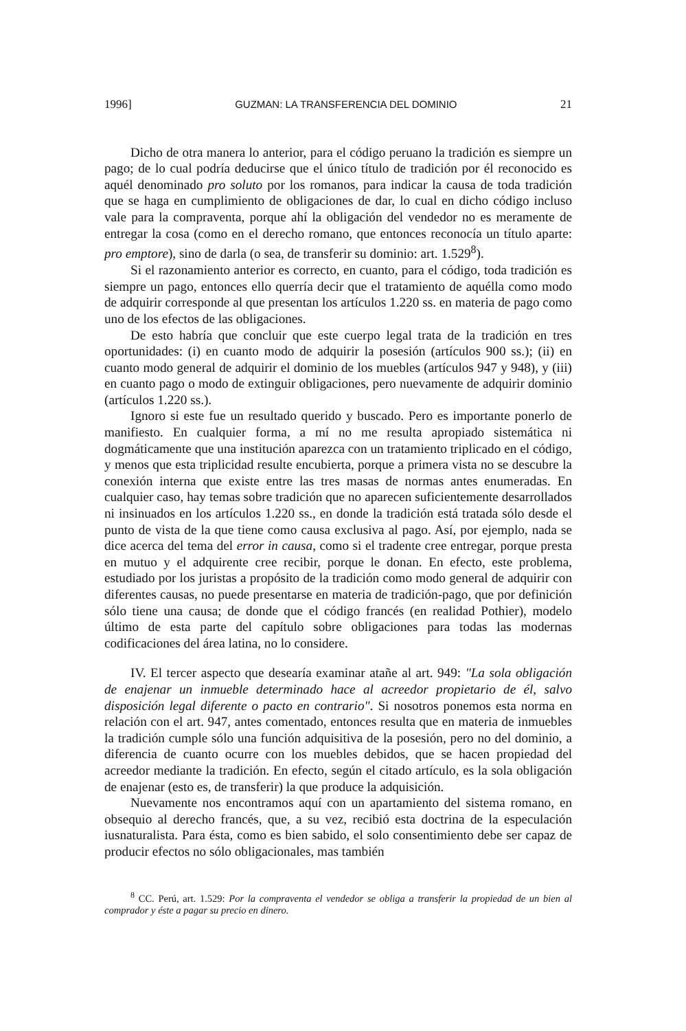1996] GUZMAN: LA TRANSFERENCIA DEL DOMINIO 21
Dicho de otra manera lo anterior, para el código peruano la tradición es siempre un pago; de lo cual podría deducirse que el único título de tradición por él reconocido es aquél denominado pro soluto por los romanos, para indicar la causa de toda tradición que se haga en cumplimiento de obligaciones de dar, lo cual en dicho código incluso vale para la compraventa, porque ahí la obligación del vendedor no es meramente de entregar la cosa (como en el derecho romano, que entonces reconocía un título aparte: pro emptore), sino de darla (o sea, de transferir su dominio: art. 1.529<sup>8</sup>).
Si el razonamiento anterior es correcto, en cuanto, para el código, toda tradición es siempre un pago, entonces ello querría decir que el tratamiento de aquélla como modo de adquirir corresponde al que presentan los artículos 1.220 ss. en materia de pago como uno de los efectos de las obligaciones.
De esto habría que concluir que este cuerpo legal trata de la tradición en tres oportunidades: (i) en cuanto modo de adquirir la posesión (artículos 900 ss.); (ii) en cuanto modo general de adquirir el dominio de los muebles (artículos 947 y 948), y (iii) en cuanto pago o modo de extinguir obligaciones, pero nuevamente de adquirir dominio (artículos 1.220 ss.).
Ignoro si este fue un resultado querido y buscado. Pero es importante ponerlo de manifiesto. En cualquier forma, a mí no me resulta apropiado sistemática ni dogmáticamente que una institución aparezca con un tratamiento triplicado en el código, y menos que esta triplicidad resulte encubierta, porque a primera vista no se descubre la conexión interna que existe entre las tres masas de normas antes enumeradas. En cualquier caso, hay temas sobre tradición que no aparecen suficientemente desarrollados ni insinuados en los artículos 1.220 ss., en donde la tradición está tratada sólo desde el punto de vista de la que tiene como causa exclusiva al pago. Así, por ejemplo, nada se dice acerca del tema del error in causa, como si el tradente cree entregar, porque presta en mutuo y el adquirente cree recibir, porque le donan. En efecto, este problema, estudiado por los juristas a propósito de la tradición como modo general de adquirir con diferentes causas, no puede presentarse en materia de tradición-pago, que por definición sólo tiene una causa; de donde que el código francés (en realidad Pothier), modelo último de esta parte del capítulo sobre obligaciones para todas las modernas codificaciones del área latina, no lo considere.
IV. El tercer aspecto que desearía examinar atañe al art. 949: "La sola obligación de enajenar un inmueble determinado hace al acreedor propietario de él, salvo disposición legal diferente o pacto en contrario". Si nosotros ponemos esta norma en relación con el art. 947, antes comentado, entonces resulta que en materia de inmuebles la tradición cumple sólo una función adquisitiva de la posesión, pero no del dominio, a diferencia de cuanto ocurre con los muebles debidos, que se hacen propiedad del acreedor mediante la tradición. En efecto, según el citado artículo, es la sola obligación de enajenar (esto es, de transferir) la que produce la adquisición.
Nuevamente nos encontramos aquí con un apartamiento del sistema romano, en obsequio al derecho francés, que, a su vez, recibió esta doctrina de la especulación iusnaturalista. Para ésta, como es bien sabido, el solo consentimiento debe ser capaz de producir efectos no sólo obligacionales, mas también
<sup>8</sup> CC. Perú, art. 1.529: Por la compraventa el vendedor se obliga a transferir la propiedad de un bien al comprador y éste a pagar su precio en dinero.